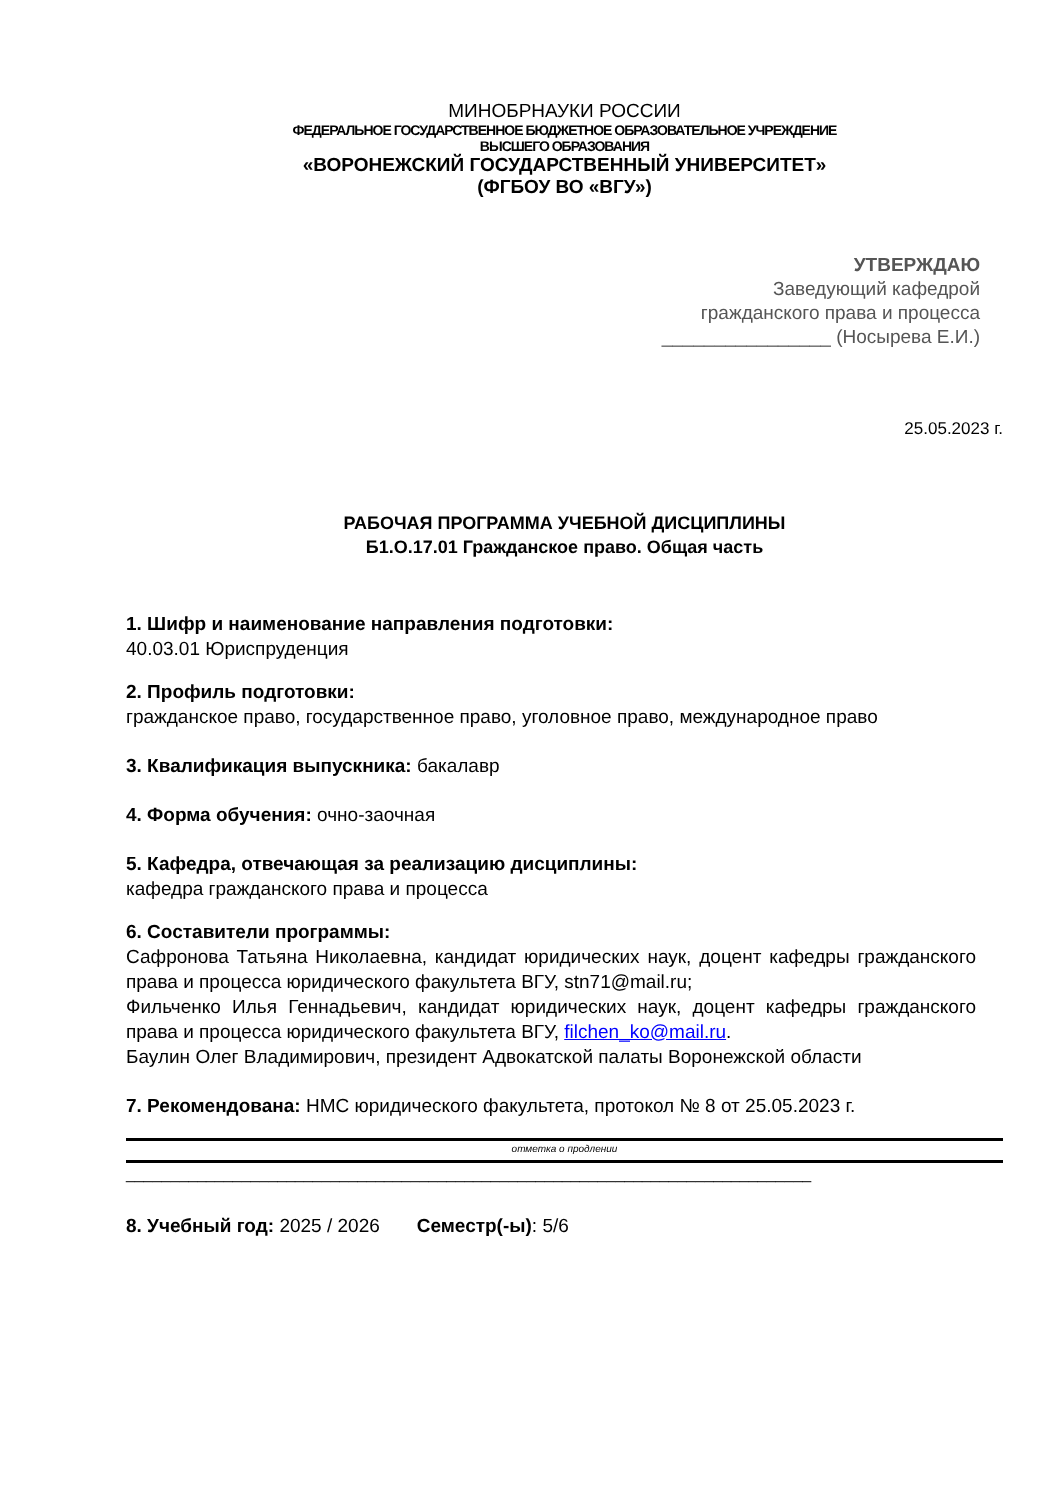МИНОБРНАУКИ РОССИИ
ФЕДЕРАЛЬНОЕ ГОСУДАРСТВЕННОЕ БЮДЖЕТНОЕ ОБРАЗОВАТЕЛЬНОЕ УЧРЕЖДЕНИЕ
ВЫСШЕГО ОБРАЗОВАНИЯ
«ВОРОНЕЖСКИЙ ГОСУДАРСТВЕННЫЙ УНИВЕРСИТЕТ»
(ФГБОУ ВО «ВГУ»)
УТВЕРЖДАЮ
Заведующий кафедрой
гражданского права и процесса
________________ (Носырева Е.И.)
25.05.2023 г.
РАБОЧАЯ ПРОГРАММА УЧЕБНОЙ ДИСЦИПЛИНЫ
Б1.О.17.01 Гражданское право. Общая часть
1. Шифр и наименование направления подготовки:
40.03.01 Юриспруденция
2. Профиль подготовки:
гражданское право, государственное право, уголовное право, международное право
3. Квалификация выпускника: бакалавр
4. Форма обучения: очно-заочная
5. Кафедра, отвечающая за реализацию дисциплины:
кафедра гражданского права и процесса
6. Составители программы:
Сафронова Татьяна Николаевна, кандидат юридических наук, доцент кафедры гражданского права и процесса юридического факультета ВГУ, stn71@mail.ru;
Фильченко Илья Геннадьевич, кандидат юридических наук, доцент кафедры гражданского права и процесса юридического факультета ВГУ, filchen_ko@mail.ru.
Баулин Олег Владимирович, президент Адвокатской палаты Воронежской области
7. Рекомендована: НМС юридического факультета, протокол № 8 от 25.05.2023 г.
отметка о продлении
_____________________________________________________________________________
8. Учебный год: 2025 / 2026 Семестр(-ы): 5/6